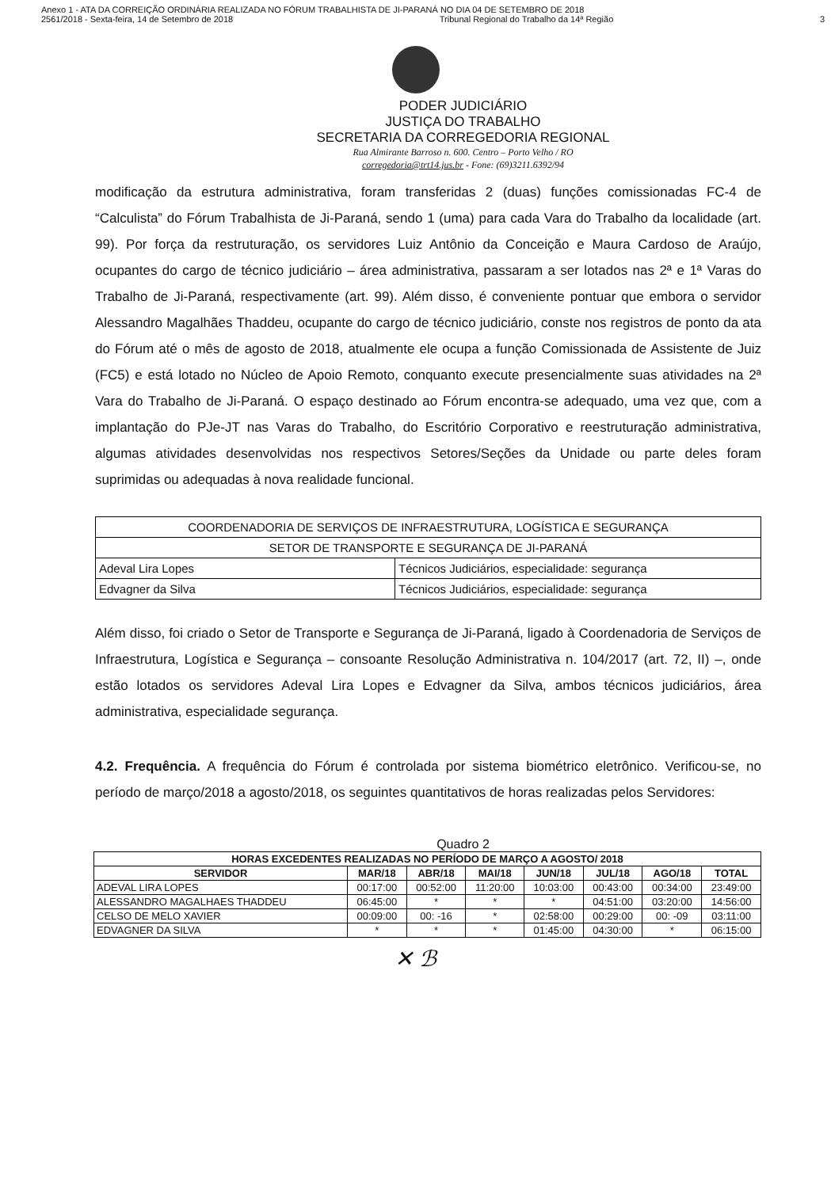Anexo 1 - ATA DA CORREIÇÃO ORDINÁRIA REALIZADA NO FÓRUM TRABALHISTA DE JI-PARANÁ NO DIA 04 DE SETEMBRO DE 2018
2561/2018 - Sexta-feira, 14 de Setembro de 2018 Tribunal Regional do Trabalho da 14ª Região 3
PODER JUDICIÁRIO
JUSTIÇA DO TRABALHO
SECRETARIA DA CORREGEDORIA REGIONAL
Rua Almirante Barroso n. 600. Centro – Porto Velho / RO
corregedoria@trt14.jus.br - Fone: (69)3211.6392/94
modificação da estrutura administrativa, foram transferidas 2 (duas) funções comissionadas FC-4 de “Calculista” do Fórum Trabalhista de Ji-Paraná, sendo 1 (uma) para cada Vara do Trabalho da localidade (art. 99). Por força da restruturação, os servidores Luiz Antônio da Conceição e Maura Cardoso de Araújo, ocupantes do cargo de técnico judiciário – área administrativa, passaram a ser lotados nas 2ª e 1ª Varas do Trabalho de Ji-Paraná, respectivamente (art. 99). Além disso, é conveniente pontuar que embora o servidor Alessandro Magalhães Thaddeu, ocupante do cargo de técnico judiciário, conste nos registros de ponto da ata do Fórum até o mês de agosto de 2018, atualmente ele ocupa a função Comissionada de Assistente de Juiz (FC5) e está lotado no Núcleo de Apoio Remoto, conquanto execute presencialmente suas atividades na 2ª Vara do Trabalho de Ji-Paraná. O espaço destinado ao Fórum encontra-se adequado, uma vez que, com a implantação do PJe-JT nas Varas do Trabalho, do Escritório Corporativo e reestruturação administrativa, algumas atividades desenvolvidas nos respectivos Setores/Seções da Unidade ou parte deles foram suprimidas ou adequadas à nova realidade funcional.
| COORDENADORIA DE SERVIÇOS DE INFRAESTRUTURA, LOGÍSTICA E SEGURANÇA | |
| SETOR DE TRANSPORTE E SEGURANÇA DE JI-PARANÁ | |
| Adeval Lira Lopes | Técnicos Judiciários, especialidade: segurança |
| Edvagner da Silva | Técnicos Judiciários, especialidade: segurança |
Além disso, foi criado o Setor de Transporte e Segurança de Ji-Paraná, ligado à Coordenadoria de Serviços de Infraestrutura, Logística e Segurança – consoante Resolução Administrativa n. 104/2017 (art. 72, II) –, onde estão lotados os servidores Adeval Lira Lopes e Edvagner da Silva, ambos técnicos judiciários, área administrativa, especialidade segurança.
4.2. Frequência. A frequência do Fórum é controlada por sistema biométrico eletrônico. Verificou-se, no período de março/2018 a agosto/2018, os seguintes quantitativos de horas realizadas pelos Servidores:
Quadro 2
| HORAS EXCEDENTES REALIZADAS NO PERÍODO DE MARÇO A AGOSTO/ 2018 | | | | | | | |
| --- | --- | --- | --- | --- | --- | --- | --- |
| SERVIDOR | MAR/18 | ABR/18 | MAI/18 | JUN/18 | JUL/18 | AGO/18 | TOTAL |
| ADEVAL LIRA LOPES | 00:17:00 | 00:52:00 | 11:20:00 | 10:03:00 | 00:43:00 | 00:34:00 | 23:49:00 |
| ALESSANDRO MAGALHAES THADDEU | 06:45:00 | * | * | * | 04:51:00 | 03:20:00 | 14:56:00 |
| CELSO DE MELO XAVIER | 00:09:00 | 00: -16 | * | 02:58:00 | 00:29:00 | 00: -09 | 03:11:00 |
| EDVAGNER DA SILVA | * | * | * | 01:45:00 | 04:30:00 | * | 06:15:00 |
✕ ℬ